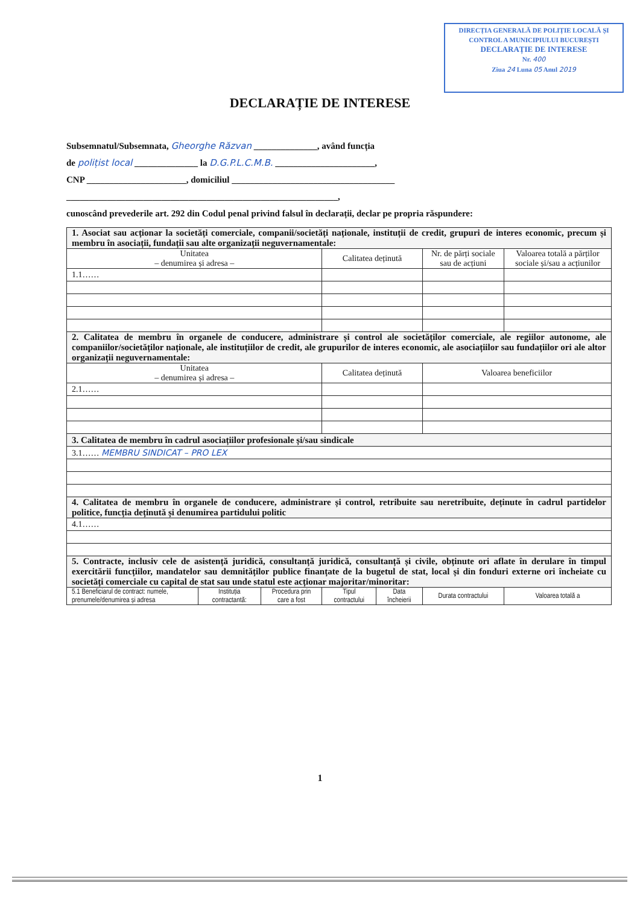DIRECȚIA GENERALĂ DE POLIȚIE LOCALĂ ȘI
CONTROL A MUNICIPIULUI BUCUREȘTI
DECLARAȚIE DE INTERESE
Nr. 400
Ziua 24 Luna 05 Anul 2019
DECLARAȚIE DE INTERESE
Subsemnatul/Subsemnata, Gheorghe Răzvan ______________, având funcția
de polițist local ______________ la D.G.P.L.C.M.B. ______________________,
CNP ______________________, domiciliul ____________________________________
____________________________________________________________,
cunoscând prevederile art. 292 din Codul penal privind falsul în declarații, declar pe propria răspundere:
| 1. Asociat sau acționar la societăți comerciale, companii/societăți naționale, instituții de credit, grupuri de interes economic, precum și membru în asociații, fundații sau alte organizații neguvernamentale: | | | | | | |
| Unitatea – denumirea și adresa – | | | Calitatea deținută | | Nr. de părți sociale sau de acțiuni | Valoarea totală a părților sociale și/sau a acțiunilor |
| 1.1…… | | | | | | |
| 2. Calitatea de membru în organele de conducere, administrare și control ale societăților comerciale, ale regiilor autonome, ale companiilor/societăților naționale, ale instituțiilor de credit, ale grupurilor de interes economic, ale asociațiilor sau fundațiilor ori ale altor organizații neguvernamentale: | | | | | | |
| Unitatea – denumirea și adresa – | | | Calitatea deținută | | Valoarea beneficiilor | |
| 2.1…… | | | | | | |
| 3. Calitatea de membru în cadrul asociațiilor profesionale și/sau sindicale | | | | | | |
| 3.1…… MEMBRU SINDICAT – PRO LEX | | | | | | |
| 4. Calitatea de membru în organele de conducere, administrare și control, retribuite sau neretribuite, deținute în cadrul partidelor politice, funcția deținută și denumirea partidului politic | | | | | | |
| 4.1…… | | | | | | |
| 5. Contracte, inclusiv cele de asistență juridică, consultanță juridică, consultanță și civile, obținute ori aflate în derulare în timpul exercitării funcțiilor, mandatelor sau demnităților publice finanțate de la bugetul de stat, local și din fonduri externe ori încheiate cu societăți comerciale cu capital de stat sau unde statul este acționar majoritar/minoritar: | | | | | | |
| 5.1 Beneficiarul de contract: numele, prenumele/denumirea și adresa | Instituția contractantă: | Procedura prin care a fost | Tipul contractului | Data încheierii | Durata contractului | Valoarea totală a |
1